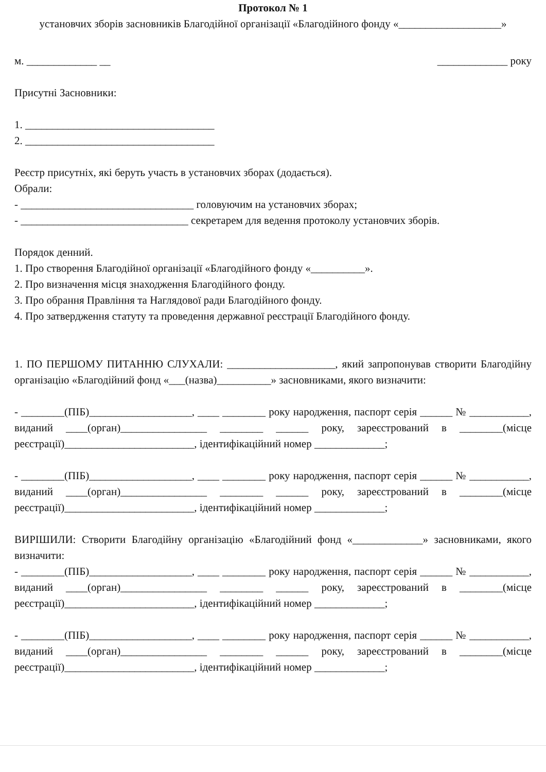Протокол № 1
установчих зборів засновників Благодійної організації «Благодійного фонду «___________________»
м. _____________ __ _____________ року
Присутні Засновники:
1. ___________________________________
2. ___________________________________
Реєстр присутніх, які беруть участь в установчих зборах (додається).
Обрали:
- ________________________________ головуючим на установчих зборах;
- _______________________________ секретарем для ведення протоколу установчих зборів.
Порядок денний.
1. Про створення Благодійної організації «Благодійного фонду «__________».
2. Про визначення місця знаходження Благодійного фонду.
3. Про обрання Правління та Наглядової ради Благодійного фонду.
4. Про затвердження статуту та проведення державної реєстрації Благодійного фонду.
1. ПО ПЕРШОМУ ПИТАННЮ СЛУХАЛИ: ____________________, який запропонував створити Благодійну організацію «Благодійний фонд «___(назва)__________» засновниками, якого визначити:
- ________(ПІБ)___________________, ____ ________ року народження, паспорт серія ______ № ___________, виданий ____(орган)________________ ________ ______ року, зареєстрований в ________(місце реєстрації)________________________, ідентифікаційний номер _____________;
- ________(ПІБ)___________________, ____ ________ року народження, паспорт серія ______ № ___________, виданий ____(орган)________________ ________ ______ року, зареєстрований в ________(місце реєстрації)________________________, ідентифікаційний номер _____________;
ВИРІШИЛИ: Створити Благодійну організацію «Благодійний фонд «_____________» засновниками, якого визначити:
- ________(ПІБ)___________________, ____ ________ року народження, паспорт серія ______ № ___________, виданий ____(орган)________________ ________ ______ року, зареєстрований в ________(місце реєстрації)________________________, ідентифікаційний номер _____________;
- ________(ПІБ)___________________, ____ ________ року народження, паспорт серія ______ № ___________, виданий ____(орган)________________ ________ ______ року, зареєстрований в ________(місце реєстрації)________________________, ідентифікаційний номер _____________;